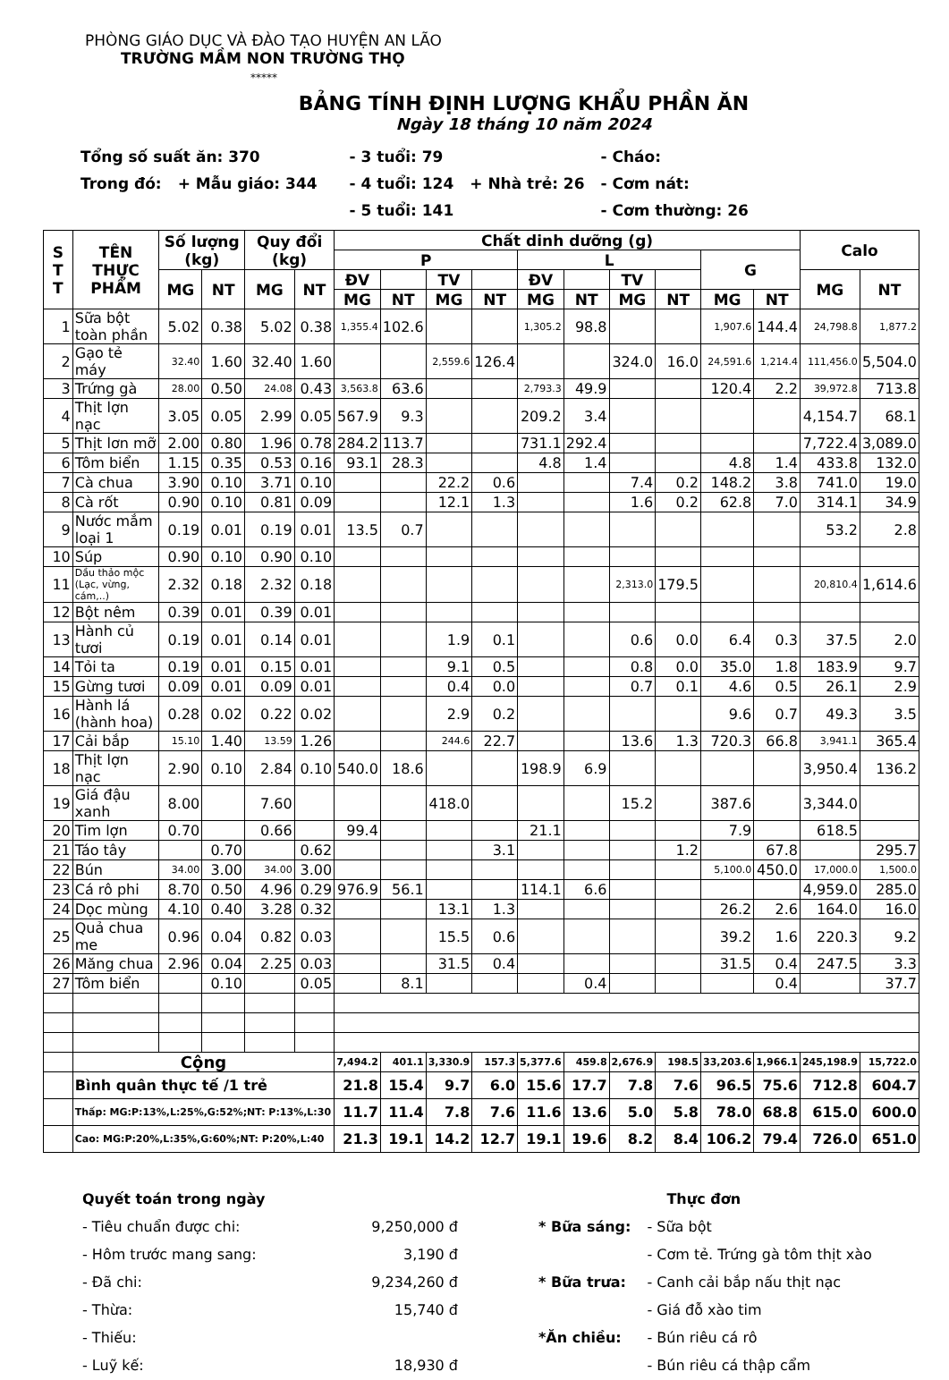PHÒNG GIÁO DỤC VÀ ĐÀO TẠO HUYỆN AN LÃO
TRƯỜNG MẦM NON TRƯỜNG THỌ
*****
BẢNG TÍNH ĐỊNH LƯỢNG KHẨU PHẦN ĂN
Ngày 18 tháng 10 năm 2024
| Tổng số suất ăn: 370 | | | - 3 tuổi: 79 | | - Cháo: |
| Trong đó: | + Mẫu giáo: 344 | | - 4 tuổi: 124 | + Nhà trẻ: 26 | - Cơm nát: |
| | | | - 5 tuổi: 141 | | - Cơm thường: 26 |
| S T T | TÊN THỰC PHẨM | Số lượng (kg) | | Quy đổi (kg) | | Chất dinh dưỡng (g) | | | | | | | | | | Calo | |
| --- | --- | --- | --- | --- | --- | --- | --- | --- | --- | --- | --- | --- | --- | --- | --- | --- | --- |
| | | | | | | P | | | | L | | | | G | | | |
| | | MG | NT | MG | NT | ĐV | | TV | | ĐV | | TV | | | | MG | NT |
| | | | | | | MG | NT | MG | NT | MG | NT | MG | NT | MG | NT | | |
| 1 | Sữa bột toàn phần | 5.02 | 0.38 | 5.02 | 0.38 | 1,355.4 | 102.6 | | | 1,305.2 | 98.8 | | | 1,907.6 | 144.4 | 24,798.8 | 1,877.2 |
| 2 | Gạo tẻ máy | 32.40 | 1.60 | 32.40 | 1.60 | | | 2,559.6 | 126.4 | | | 324.0 | 16.0 | 24,591.6 | 1,214.4 | 111,456.0 | 5,504.0 |
| 3 | Trứng gà | 28.00 | 0.50 | 24.08 | 0.43 | 3,563.8 | 63.6 | | | 2,793.3 | 49.9 | | | 120.4 | 2.2 | 39,972.8 | 713.8 |
| 4 | Thịt lợn nạc | 3.05 | 0.05 | 2.99 | 0.05 | 567.9 | 9.3 | | | 209.2 | 3.4 | | | | | 4,154.7 | 68.1 |
| 5 | Thịt lơn mỡ | 2.00 | 0.80 | 1.96 | 0.78 | 284.2 | 113.7 | | | 731.1 | 292.4 | | | | | 7,722.4 | 3,089.0 |
| 6 | Tôm biển | 1.15 | 0.35 | 0.53 | 0.16 | 93.1 | 28.3 | | | 4.8 | 1.4 | | | 4.8 | 1.4 | 433.8 | 132.0 |
| 7 | Cà chua | 3.90 | 0.10 | 3.71 | 0.10 | | | 22.2 | 0.6 | | | 7.4 | 0.2 | 148.2 | 3.8 | 741.0 | 19.0 |
| 8 | Cà rốt | 0.90 | 0.10 | 0.81 | 0.09 | | | 12.1 | 1.3 | | | 1.6 | 0.2 | 62.8 | 7.0 | 314.1 | 34.9 |
| 9 | Nước mắm loại 1 | 0.19 | 0.01 | 0.19 | 0.01 | 13.5 | 0.7 | | | | | | | | | 53.2 | 2.8 |
| 10 | Súp | 0.90 | 0.10 | 0.90 | 0.10 | | | | | | | | | | | | |
| 11 | Dầu thảo mộc (Lạc, vừng, cám,..) | 2.32 | 0.18 | 2.32 | 0.18 | | | | | | | 2,313.0 | 179.5 | | | 20,810.4 | 1,614.6 |
| 12 | Bột nêm | 0.39 | 0.01 | 0.39 | 0.01 | | | | | | | | | | | | |
| 13 | Hành củ tươi | 0.19 | 0.01 | 0.14 | 0.01 | | | 1.9 | 0.1 | | | 0.6 | 0.0 | 6.4 | 0.3 | 37.5 | 2.0 |
| 14 | Tỏi ta | 0.19 | 0.01 | 0.15 | 0.01 | | | 9.1 | 0.5 | | | 0.8 | 0.0 | 35.0 | 1.8 | 183.9 | 9.7 |
| 15 | Gừng tươi | 0.09 | 0.01 | 0.09 | 0.01 | | | 0.4 | 0.0 | | | 0.7 | 0.1 | 4.6 | 0.5 | 26.1 | 2.9 |
| 16 | Hành lá (hành hoa) | 0.28 | 0.02 | 0.22 | 0.02 | | | 2.9 | 0.2 | | | | | 9.6 | 0.7 | 49.3 | 3.5 |
| 17 | Cải bắp | 15.10 | 1.40 | 13.59 | 1.26 | | | 244.6 | 22.7 | | | 13.6 | 1.3 | 720.3 | 66.8 | 3,941.1 | 365.4 |
| 18 | Thịt lợn nạc | 2.90 | 0.10 | 2.84 | 0.10 | 540.0 | 18.6 | | | 198.9 | 6.9 | | | | | 3,950.4 | 136.2 |
| 19 | Giá đậu xanh | 8.00 | | 7.60 | | | | 418.0 | | | | 15.2 | | 387.6 | | 3,344.0 | |
| 20 | Tim lợn | 0.70 | | 0.66 | | 99.4 | | | | 21.1 | | | | 7.9 | | 618.5 | |
| 21 | Táo tây | | 0.70 | | 0.62 | | | | 3.1 | | | | 1.2 | | 67.8 | | 295.7 |
| 22 | Bún | 34.00 | 3.00 | 34.00 | 3.00 | | | | | | | | | 5,100.0 | 450.0 | 17,000.0 | 1,500.0 |
| 23 | Cá rô phi | 8.70 | 0.50 | 4.96 | 0.29 | 976.9 | 56.1 | | | 114.1 | 6.6 | | | | | 4,959.0 | 285.0 |
| 24 | Dọc mùng | 4.10 | 0.40 | 3.28 | 0.32 | | | 13.1 | 1.3 | | | | | 26.2 | 2.6 | 164.0 | 16.0 |
| 25 | Quả chua me | 0.96 | 0.04 | 0.82 | 0.03 | | | 15.5 | 0.6 | | | | | 39.2 | 1.6 | 220.3 | 9.2 |
| 26 | Măng chua | 2.96 | 0.04 | 2.25 | 0.03 | | | 31.5 | 0.4 | | | | | 31.5 | 0.4 | 247.5 | 3.3 |
| 27 | Tôm biển | | 0.10 | | 0.05 | | 8.1 | | | | 0.4 | | | | 0.4 | | 37.7 |
| | Cộng | | | | | 7,494.2 | 401.1 | 3,330.9 | 157.3 | 5,377.6 | 459.8 | 2,676.9 | 198.5 | 33,203.6 | 1,966.1 | 245,198.9 | 15,722.0 |
| | Bình quân thực tế /1 trẻ | | | | | 21.8 | 15.4 | 9.7 | 6.0 | 15.6 | 17.7 | 7.8 | 7.6 | 96.5 | 75.6 | 712.8 | 604.7 |
| | Thấp: MG:P:13%,L:25%,G:52%;NT: P:13%,L:30 | | | | | 11.7 | 11.4 | 7.8 | 7.6 | 11.6 | 13.6 | 5.0 | 5.8 | 78.0 | 68.8 | 615.0 | 600.0 |
| | Cao: MG:P:20%,L:35%,G:60%;NT: P:20%,L:40 | | | | | 21.3 | 19.1 | 14.2 | 12.7 | 19.1 | 19.6 | 8.2 | 8.4 | 106.2 | 79.4 | 726.0 | 651.0 |
| Quyết toán trong ngày | |
| - Tiêu chuẩn được chi: | 9,250,000 đ |
| - Hôm trước mang sang: | 3,190 đ |
| - Đã chi: | 9,234,260 đ |
| - Thừa: | 15,740 đ |
| - Thiếu: | |
| - Luỹ kế: | 18,930 đ |
| | Thực đơn |
| * Bữa sáng: | - Sữa bột |
| | - Cơm tẻ. Trứng gà tôm thịt xào |
| * Bữa trưa: | - Canh cải bắp nấu thịt nạc |
| | - Giá đỗ xào tim |
| *Ăn chiều: | - Bún riêu cá rô |
| | - Bún riêu cá thập cẩm |